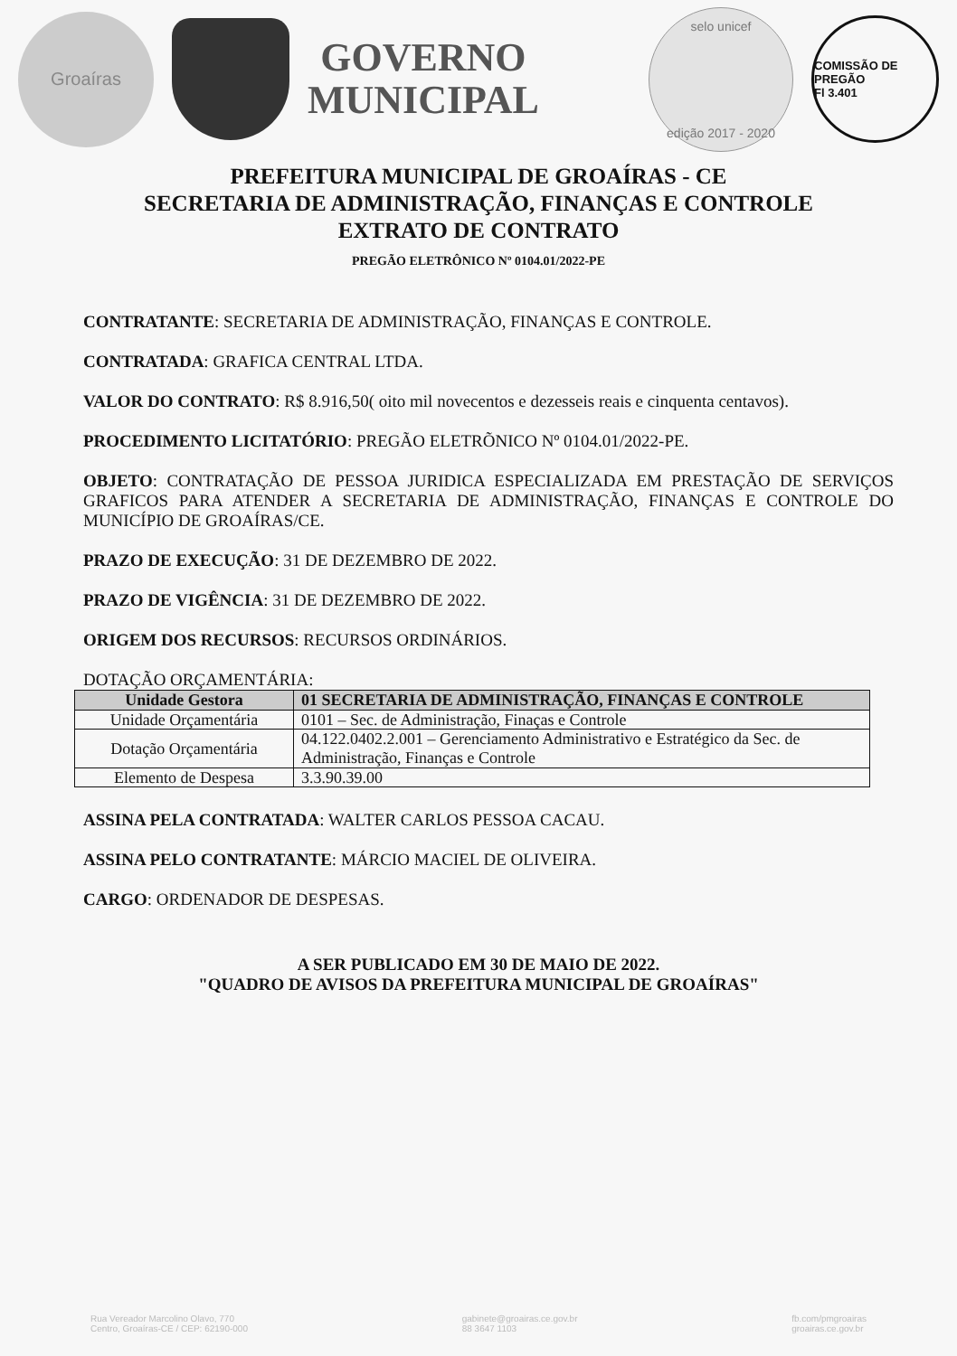Groaíras
GOVERNO
MUNICIPAL
selo unicef
edição 2017 - 2020
COMISSÃO DE PREGÃO
Fl 3.401
PREFEITURA MUNICIPAL DE GROAÍRAS - CE
SECRETARIA DE ADMINISTRAÇÃO, FINANÇAS E CONTROLE
EXTRATO DE CONTRATO
PREGÃO ELETRÔNICO Nº 0104.01/2022-PE
CONTRATANTE: SECRETARIA DE ADMINISTRAÇÃO, FINANÇAS E CONTROLE.
CONTRATADA: GRAFICA CENTRAL LTDA.
VALOR DO CONTRATO: R$ 8.916,50( oito mil novecentos e dezesseis reais e cinquenta centavos).
PROCEDIMENTO LICITATÓRIO: PREGÃO ELETRÕNICO Nº 0104.01/2022-PE.
OBJETO: CONTRATAÇÃO DE PESSOA JURIDICA ESPECIALIZADA EM PRESTAÇÃO DE SERVIÇOS GRAFICOS PARA ATENDER A SECRETARIA DE ADMINISTRAÇÃO, FINANÇAS E CONTROLE DO MUNICÍPIO DE GROAÍRAS/CE.
PRAZO DE EXECUÇÃO: 31 DE DEZEMBRO DE 2022.
PRAZO DE VIGÊNCIA: 31 DE DEZEMBRO DE 2022.
ORIGEM DOS RECURSOS: RECURSOS ORDINÁRIOS.
DOTAÇÃO ORÇAMENTÁRIA:
| Unidade Gestora | 01 SECRETARIA DE ADMINISTRAÇÃO, FINANÇAS E CONTROLE |
| --- | --- |
| Unidade Orçamentária | 0101 – Sec. de Administração, Finaças e Controle |
| Dotação Orçamentária | 04.122.0402.2.001 – Gerenciamento Administrativo e Estratégico da Sec. de Administração, Finanças e Controle |
| Elemento de Despesa | 3.3.90.39.00 |
ASSINA PELA CONTRATADA: WALTER CARLOS PESSOA CACAU.
ASSINA PELO CONTRATANTE: MÁRCIO MACIEL DE OLIVEIRA.
CARGO: ORDENADOR DE DESPESAS.
A SER PUBLICADO EM 30 DE MAIO DE 2022.
"QUADRO DE AVISOS DA PREFEITURA MUNICIPAL DE GROAÍRAS"
Rua Vereador Marcolino Olavo, 770
Centro, Groaíras-CE / CEP: 62190-000 gabinete@groairas.ce.gov.br
88 3647 1103 fb.com/pmgroairas
groairas.ce.gov.br